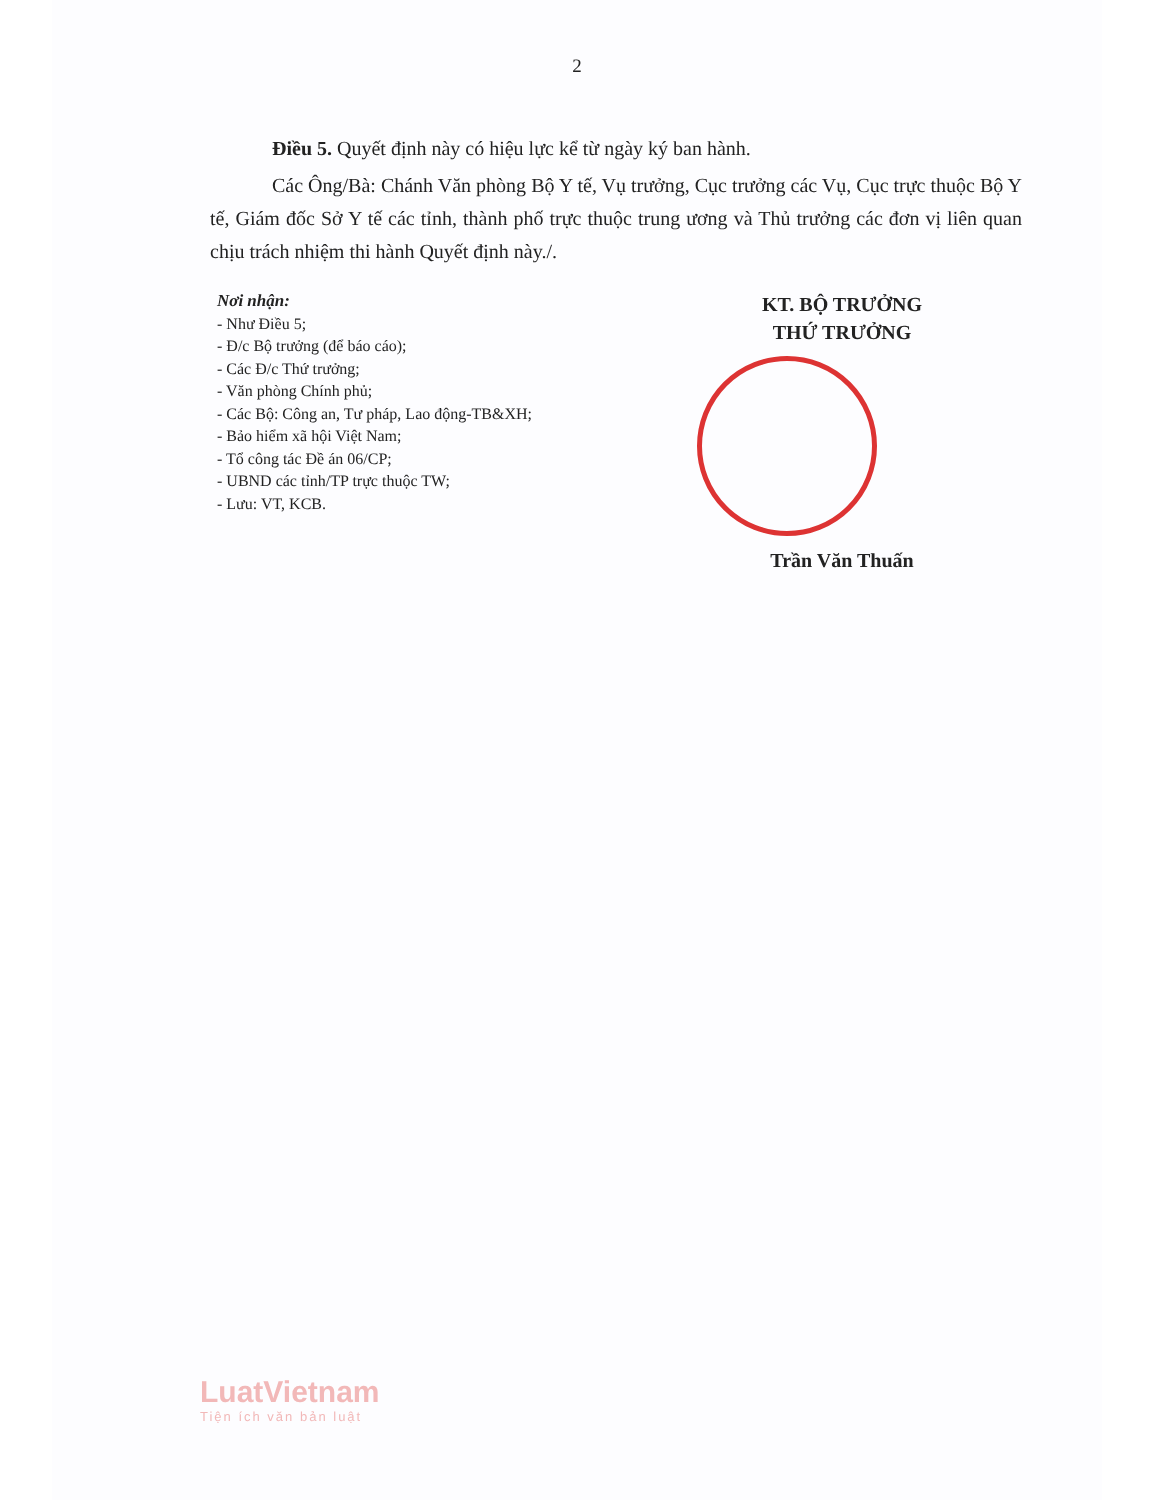2
Điều 5. Quyết định này có hiệu lực kể từ ngày ký ban hành.
Các Ông/Bà: Chánh Văn phòng Bộ Y tế, Vụ trưởng, Cục trưởng các Vụ, Cục trực thuộc Bộ Y tế, Giám đốc Sở Y tế các tỉnh, thành phố trực thuộc trung ương và Thủ trưởng các đơn vị liên quan chịu trách nhiệm thi hành Quyết định này./.
Nơi nhận:
- Như Điều 5;
- Đ/c Bộ trưởng (để báo cáo);
- Các Đ/c Thứ trưởng;
- Văn phòng Chính phủ;
- Các Bộ: Công an, Tư pháp, Lao động-TB&XH;
- Bảo hiểm xã hội Việt Nam;
- Tổ công tác Đề án 06/CP;
- UBND các tỉnh/TP trực thuộc TW;
- Lưu: VT, KCB.
KT. BỘ TRƯỞNG
THỨ TRƯỞNG
Trần Văn Thuấn
LuatVietnam
Tiện ích văn bản luật